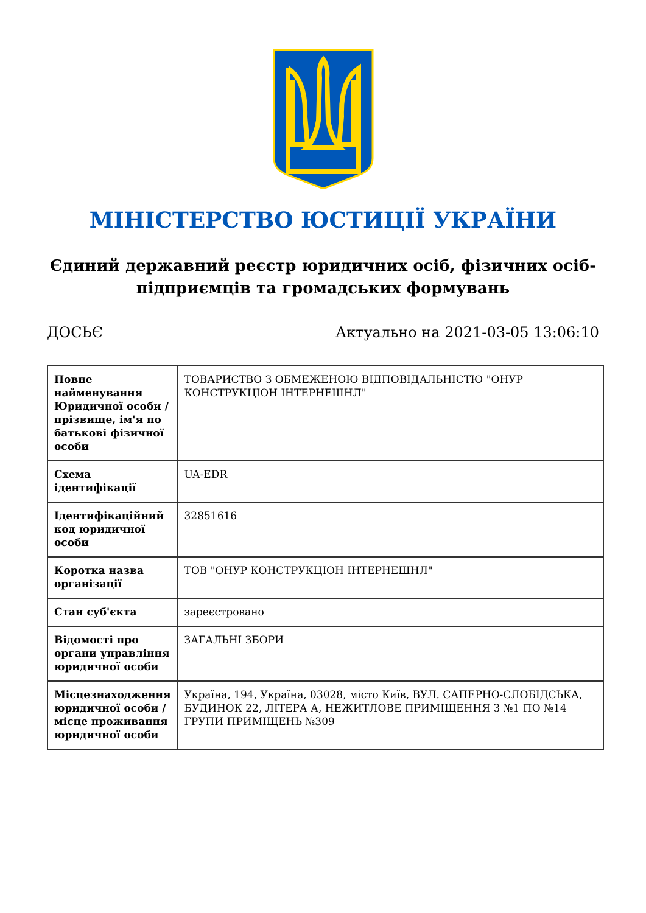МІНІСТЕРСТВО ЮСТИЦІЇ УКРАЇНИ
Єдиний державний реєстр юридичних осіб, фізичних осіб-підприємців та громадських формувань
ДОСЬЄ Актуально на 2021-03-05 13:06:10
| Повне найменування Юридичної особи / прізвище, ім'я по батькові фізичної особи | ТОВАРИСТВО З ОБМЕЖЕНОЮ ВІДПОВІДАЛЬНІСТЮ "ОНУР КОНСТРУКЦІОН ІНТЕРНЕШНЛ" |
| Схема ідентифікації | UA-EDR |
| Ідентифікаційний код юридичної особи | 32851616 |
| Коротка назва організації | ТОВ "ОНУР КОНСТРУКЦІОН ІНТЕРНЕШНЛ" |
| Стан суб'єкта | зареєстровано |
| Відомості про органи управління юридичної особи | ЗАГАЛЬНІ ЗБОРИ |
| Місцезнаходження юридичної особи / місце проживання юридичної особи | Україна, 194, Україна, 03028, місто Київ, ВУЛ. САПЕРНО-СЛОБІДСЬКА, БУДИНОК 22, ЛІТЕРА А, НЕЖИТЛОВЕ ПРИМІЩЕННЯ З №1 ПО №14 ГРУПИ ПРИМІЩЕНЬ №309 |